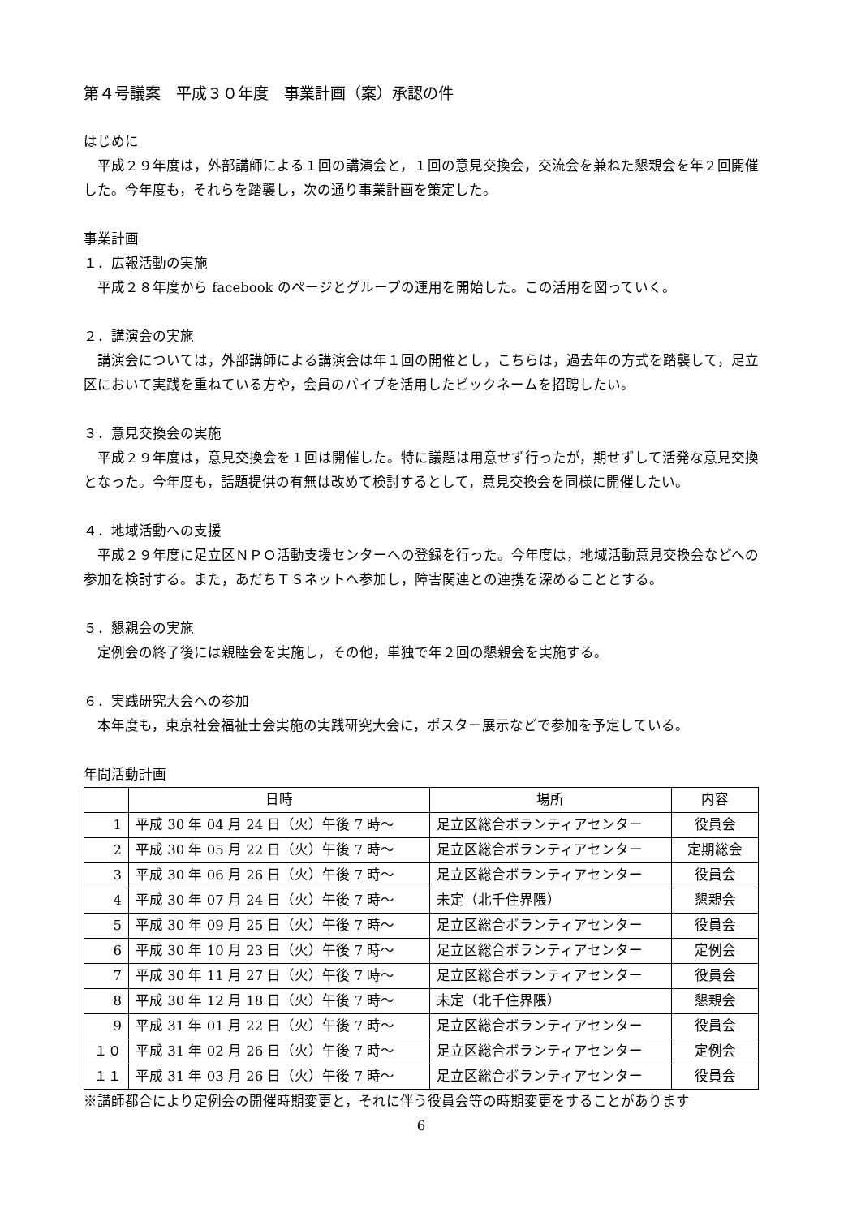第４号議案　平成３０年度　事業計画（案）承認の件
はじめに
　平成２９年度は，外部講師による１回の講演会と，１回の意見交換会，交流会を兼ねた懇親会を年２回開催した。今年度も，それらを踏襲し，次の通り事業計画を策定した。
事業計画
１．広報活動の実施
　平成２８年度から facebook のページとグループの運用を開始した。この活用を図っていく。
２．講演会の実施
　講演会については，外部講師による講演会は年１回の開催とし，こちらは，過去年の方式を踏襲して，足立区において実践を重ねている方や，会員のパイプを活用したビックネームを招聘したい。
３．意見交換会の実施
　平成２９年度は，意見交換会を１回は開催した。特に議題は用意せず行ったが，期せずして活発な意見交換となった。今年度も，話題提供の有無は改めて検討するとして，意見交換会を同様に開催したい。
４．地域活動への支援
　平成２９年度に足立区ＮＰＯ活動支援センターへの登録を行った。今年度は，地域活動意見交換会などへの参加を検討する。また，あだちＴＳネットへ参加し，障害関連との連携を深めることとする。
５．懇親会の実施
　定例会の終了後には親睦会を実施し，その他，単独で年２回の懇親会を実施する。
６．実践研究大会への参加
　本年度も，東京社会福祉士会実施の実践研究大会に，ポスター展示などで参加を予定している。
年間活動計画
| | 日時 | 場所 | 内容 |
| --- | --- | --- | --- |
| 1 | 平成 30 年 04 月 24 日（火）午後 7 時～ | 足立区総合ボランティアセンター | 役員会 |
| 2 | 平成 30 年 05 月 22 日（火）午後 7 時～ | 足立区総合ボランティアセンター | 定期総会 |
| 3 | 平成 30 年 06 月 26 日（火）午後 7 時～ | 足立区総合ボランティアセンター | 役員会 |
| 4 | 平成 30 年 07 月 24 日（火）午後 7 時～ | 未定（北千住界隈） | 懇親会 |
| 5 | 平成 30 年 09 月 25 日（火）午後 7 時～ | 足立区総合ボランティアセンター | 役員会 |
| 6 | 平成 30 年 10 月 23 日（火）午後 7 時～ | 足立区総合ボランティアセンター | 定例会 |
| 7 | 平成 30 年 11 月 27 日（火）午後 7 時～ | 足立区総合ボランティアセンター | 役員会 |
| 8 | 平成 30 年 12 月 18 日（火）午後 7 時～ | 未定（北千住界隈） | 懇親会 |
| 9 | 平成 31 年 01 月 22 日（火）午後 7 時～ | 足立区総合ボランティアセンター | 役員会 |
| １０ | 平成 31 年 02 月 26 日（火）午後 7 時～ | 足立区総合ボランティアセンター | 定例会 |
| １１ | 平成 31 年 03 月 26 日（火）午後 7 時～ | 足立区総合ボランティアセンター | 役員会 |
※講師都合により定例会の開催時期変更と，それに伴う役員会等の時期変更をすることがあります
6